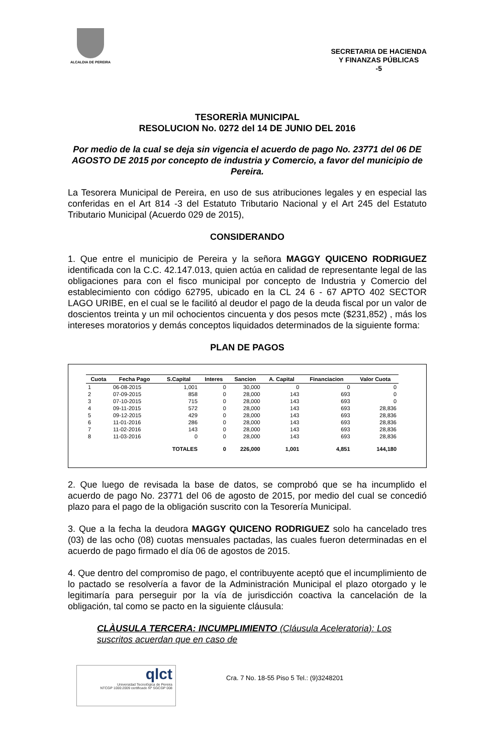ALCALDIA DE PEREIRA
SECRETARIA DE HACIENDA
Y FINANZAS PÚBLICAS
-5
TESORERÌA MUNICIPAL
RESOLUCION No. 0272 del 14 DE JUNIO DEL 2016
Por medio de la cual se deja sin vigencia el acuerdo de pago No. 23771 del 06 DE AGOSTO DE 2015 por concepto de industria y Comercio, a favor del municipio de Pereira.
La Tesorera Municipal de Pereira, en uso de sus atribuciones legales y en especial las conferidas en el Art 814 -3 del Estatuto Tributario Nacional y el Art 245 del Estatuto Tributario Municipal (Acuerdo 029 de 2015),
CONSIDERANDO
1. Que entre el municipio de Pereira y la señora MAGGY QUICENO RODRIGUEZ identificada con la C.C. 42.147.013, quien actúa en calidad de representante legal de las obligaciones para con el fisco municipal por concepto de Industria y Comercio del establecimiento con código 62795, ubicado en la CL 24 6 - 67 APTO 402 SECTOR LAGO URIBE, en el cual se le facilitó al deudor el pago de la deuda fiscal por un valor de doscientos treinta y un mil ochocientos cincuenta y dos pesos mcte ($231,852) , más los intereses moratorios y demás conceptos liquidados determinados de la siguiente forma:
PLAN DE PAGOS
| Cuota | Fecha Pago | S.Capital | Interes | Sancion | A. Capital | Financiacion | Valor Cuota |
| --- | --- | --- | --- | --- | --- | --- | --- |
| 1 | 06-08-2015 | 1,001 | 0 | 30,000 | 0 | 0 | 0 |
| 2 | 07-09-2015 | 858 | 0 | 28,000 | 143 | 693 | 0 |
| 3 | 07-10-2015 | 715 | 0 | 28,000 | 143 | 693 | 0 |
| 4 | 09-11-2015 | 572 | 0 | 28,000 | 143 | 693 | 28,836 |
| 5 | 09-12-2015 | 429 | 0 | 28,000 | 143 | 693 | 28,836 |
| 6 | 11-01-2016 | 286 | 0 | 28,000 | 143 | 693 | 28,836 |
| 7 | 11-02-2016 | 143 | 0 | 28,000 | 143 | 693 | 28,836 |
| 8 | 11-03-2016 | 0 | 0 | 28,000 | 143 | 693 | 28,836 |
| | | TOTALES | 0 | 226,000 | 1,001 | 4,851 | 144,180 |
2. Que luego de revisada la base de datos, se comprobó que se ha incumplido el acuerdo de pago No. 23771 del 06 de agosto de 2015, por medio del cual se concedió plazo para el pago de la obligación suscrito con la Tesorería Municipal.
3. Que a la fecha la deudora MAGGY QUICENO RODRIGUEZ solo ha cancelado tres (03) de las ocho (08) cuotas mensuales pactadas, las cuales fueron determinadas en el acuerdo de pago firmado el día 06 de agostos de 2015.
4. Que dentro del compromiso de pago, el contribuyente aceptó que el incumplimiento de lo pactado se resolvería a favor de la Administración Municipal el plazo otorgado y le legitimaría para perseguir por la vía de jurisdicción coactiva la cancelación de la obligación, tal como se pacto en la siguiente cláusula:
CLÀUSULA TERCERA: INCUMPLIMIENTO (Cláusula Aceleratoria): Los suscritos acuerdan que en caso de
qlct
Universidad Tecnológica de Pereira
NTCGP 1000:2009 certificado Nº SGCGP 008
Cra. 7 No. 18-55 Piso 5 Tel.: (9)3248201